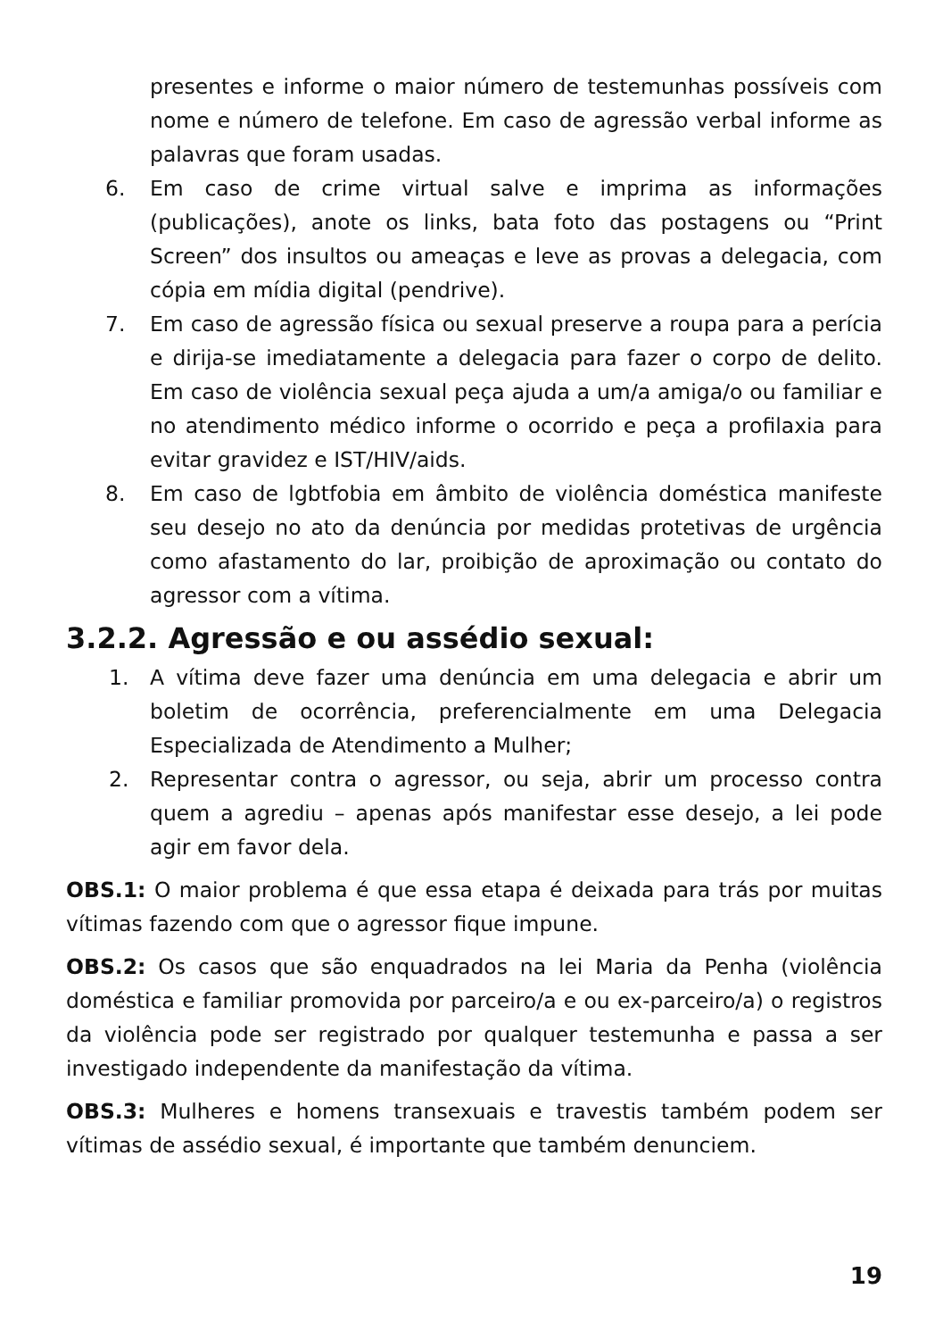presentes e informe o maior número de testemunhas possíveis com nome e número de telefone. Em caso de agressão verbal informe as palavras que foram usadas.
6. Em caso de crime virtual salve e imprima as informações (publicações), anote os links, bata foto das postagens ou “Print Screen” dos insultos ou ameaças e leve as provas a delegacia, com cópia em mídia digital (pendrive).
7. Em caso de agressão física ou sexual preserve a roupa para a perícia e dirija-se imediatamente a delegacia para fazer o corpo de delito. Em caso de violência sexual peça ajuda a um/a amiga/o ou familiar e no atendimento médico informe o ocorrido e peça a profilaxia para evitar gravidez e IST/HIV/aids.
8. Em caso de lgbtfobia em âmbito de violência doméstica manifeste seu desejo no ato da denúncia por medidas protetivas de urgência como afastamento do lar, proibição de aproximação ou contato do agressor com a vítima.
3.2.2. Agressão e ou assédio sexual:
1. A vítima deve fazer uma denúncia em uma delegacia e abrir um boletim de ocorrência, preferencialmente em uma Delegacia Especializada de Atendimento a Mulher;
2. Representar contra o agressor, ou seja, abrir um processo contra quem a agrediu – apenas após manifestar esse desejo, a lei pode agir em favor dela.
OBS.1: O maior problema é que essa etapa é deixada para trás por muitas vítimas fazendo com que o agressor fique impune.
OBS.2: Os casos que são enquadrados na lei Maria da Penha (violência doméstica e familiar promovida por parceiro/a e ou ex-parceiro/a) o registros da violência pode ser registrado por qualquer testemunha e passa a ser investigado independente da manifestação da vítima.
OBS.3: Mulheres e homens transexuais e travestis também podem ser vítimas de assédio sexual, é importante que também denunciem.
19